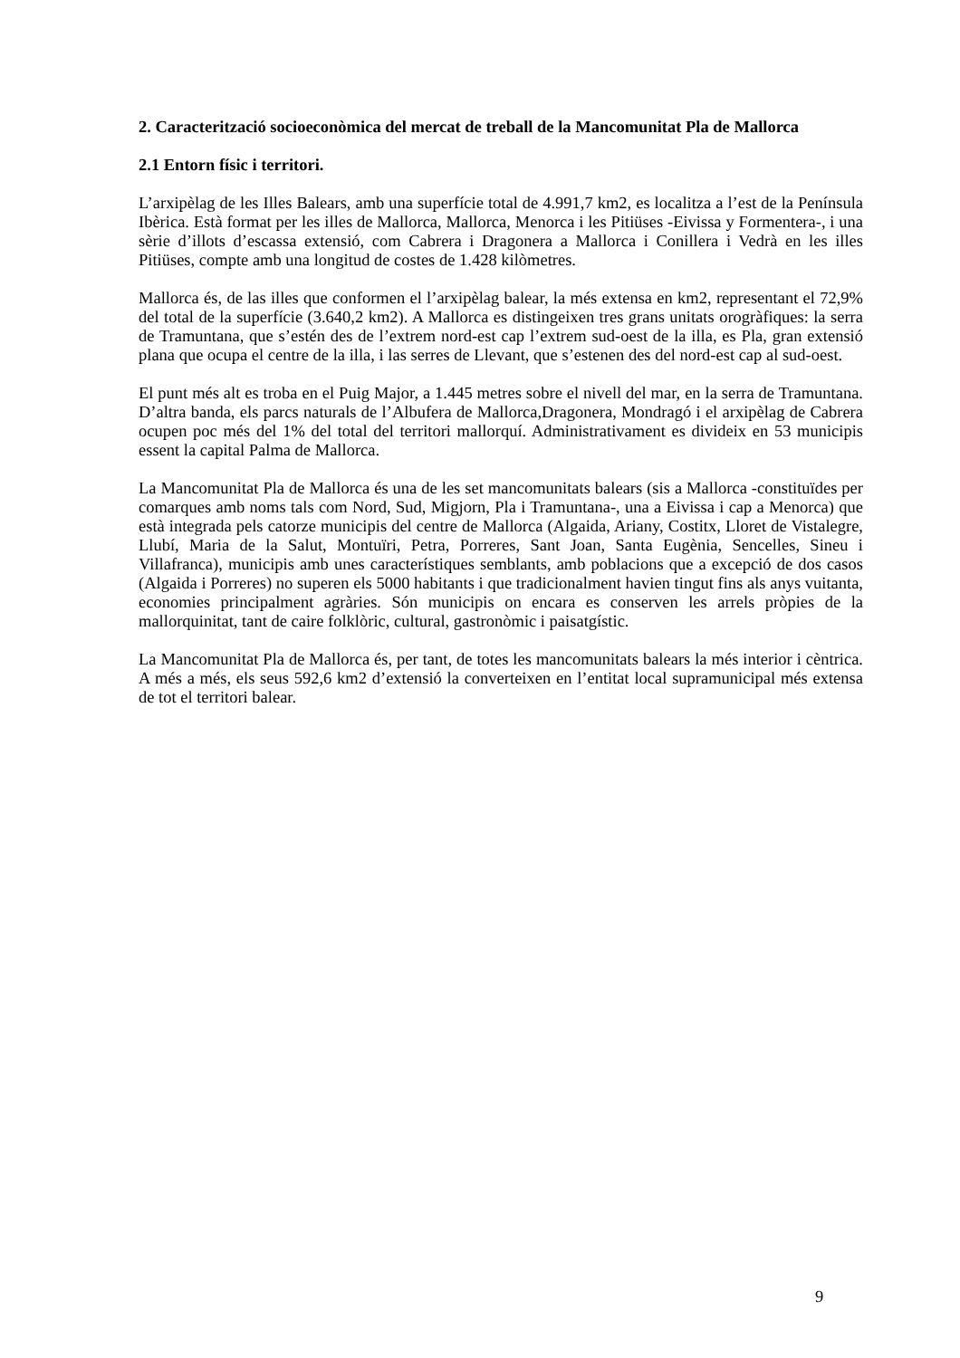2. Caracterització socioeconòmica del mercat de treball de la Mancomunitat Pla de Mallorca
2.1 Entorn físic i territori.
L’arxipèlag de les Illes Balears, amb una superfície total de 4.991,7 km2, es localitza a l’est de la Península Ibèrica. Està format per les illes de Mallorca, Mallorca, Menorca i les Pitiüses -Eivissa y Formentera-, i una sèrie d’illots d’escassa extensió, com Cabrera i Dragonera a Mallorca i Conillera i Vedrà en les illes Pitiüses, compte amb una longitud de costes de 1.428 kilòmetres.
Mallorca és, de las illes que conformen el l’arxipèlag balear, la més extensa en km2, representant el 72,9% del total de la superfície (3.640,2 km2). A Mallorca es distingeixen tres grans unitats orogràfiques: la serra de Tramuntana, que s’estén des de l’extrem nord-est cap l’extrem sud-oest de la illa, es Pla, gran extensió plana que ocupa el centre de la illa, i las serres de Llevant, que s’estenen des del nord-est cap al sud-oest.
El punt més alt es troba en el Puig Major, a 1.445 metres sobre el nivell del mar, en la serra de Tramuntana. D’altra banda, els parcs naturals de l’Albufera de Mallorca,Dragonera, Mondragó i el arxipèlag de Cabrera ocupen poc més del 1% del total del territori mallorquí. Administrativament es divideix en 53 municipis essent la capital Palma de Mallorca.
La Mancomunitat Pla de Mallorca és una de les set mancomunitats balears (sis a Mallorca -constituïdes per comarques amb noms tals com Nord, Sud, Migjorn, Pla i Tramuntana-, una a Eivissa i cap a Menorca) que està integrada pels catorze municipis del centre de Mallorca (Algaida, Ariany, Costitx, Lloret de Vistalegre, Llubí, Maria de la Salut, Montuïri, Petra, Porreres, Sant Joan, Santa Eugènia, Sencelles, Sineu i Villafranca), municipis amb unes característiques semblants, amb poblacions que a excepció de dos casos (Algaida i Porreres) no superen els 5000 habitants i que tradicionalment havien tingut fins als anys vuitanta, economies principalment agràries. Són municipis on encara es conserven les arrels pròpies de la mallorquinitat, tant de caire folklòric, cultural, gastronòmic i paisatgístic.
La Mancomunitat Pla de Mallorca és, per tant, de totes les mancomunitats balears la més interior i cèntrica. A més a més, els seus 592,6 km2 d’extensió la converteixen en l’entitat local supramunicipal més extensa de tot el territori balear.
9